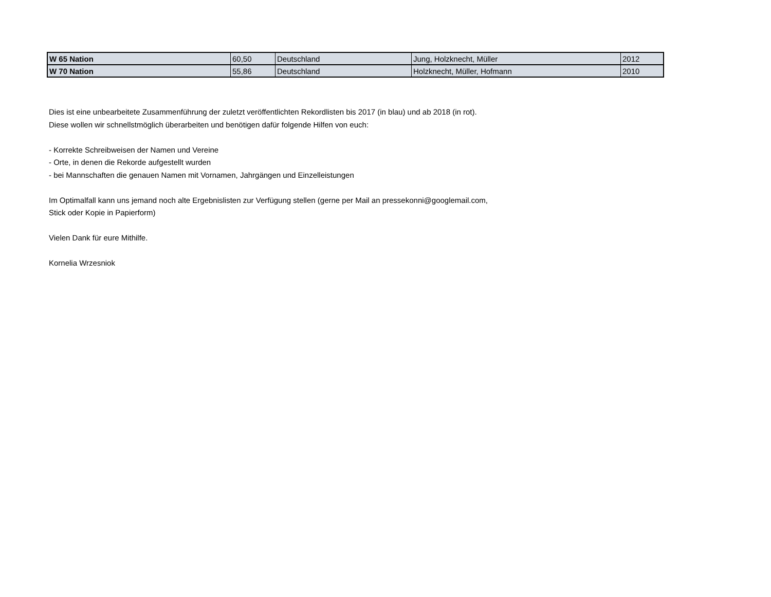| W 65 Nation | 60,50 | Deutschland | Jung, Holzknecht, Müller | 2012 |
| W 70 Nation | 55,86 | Deutschland | Holzknecht, Müller, Hofmann | 2010 |
Dies ist eine unbearbeitete Zusammenführung der zuletzt veröffentlichten Rekordlisten bis 2017 (in blau) und ab 2018 (in rot).
Diese wollen wir schnellstmöglich überarbeiten und benötigen dafür folgende Hilfen von euch:
- Korrekte Schreibweisen der Namen und Vereine
- Orte, in denen die Rekorde aufgestellt wurden
- bei Mannschaften die genauen Namen mit Vornamen, Jahrgängen und Einzelleistungen
Im Optimalfall kann uns jemand noch alte Ergebnislisten zur Verfügung stellen (gerne per Mail an pressekonni@googlemail.com,
Stick oder Kopie in Papierform)
Vielen Dank für eure Mithilfe.
Kornelia Wrzesniok